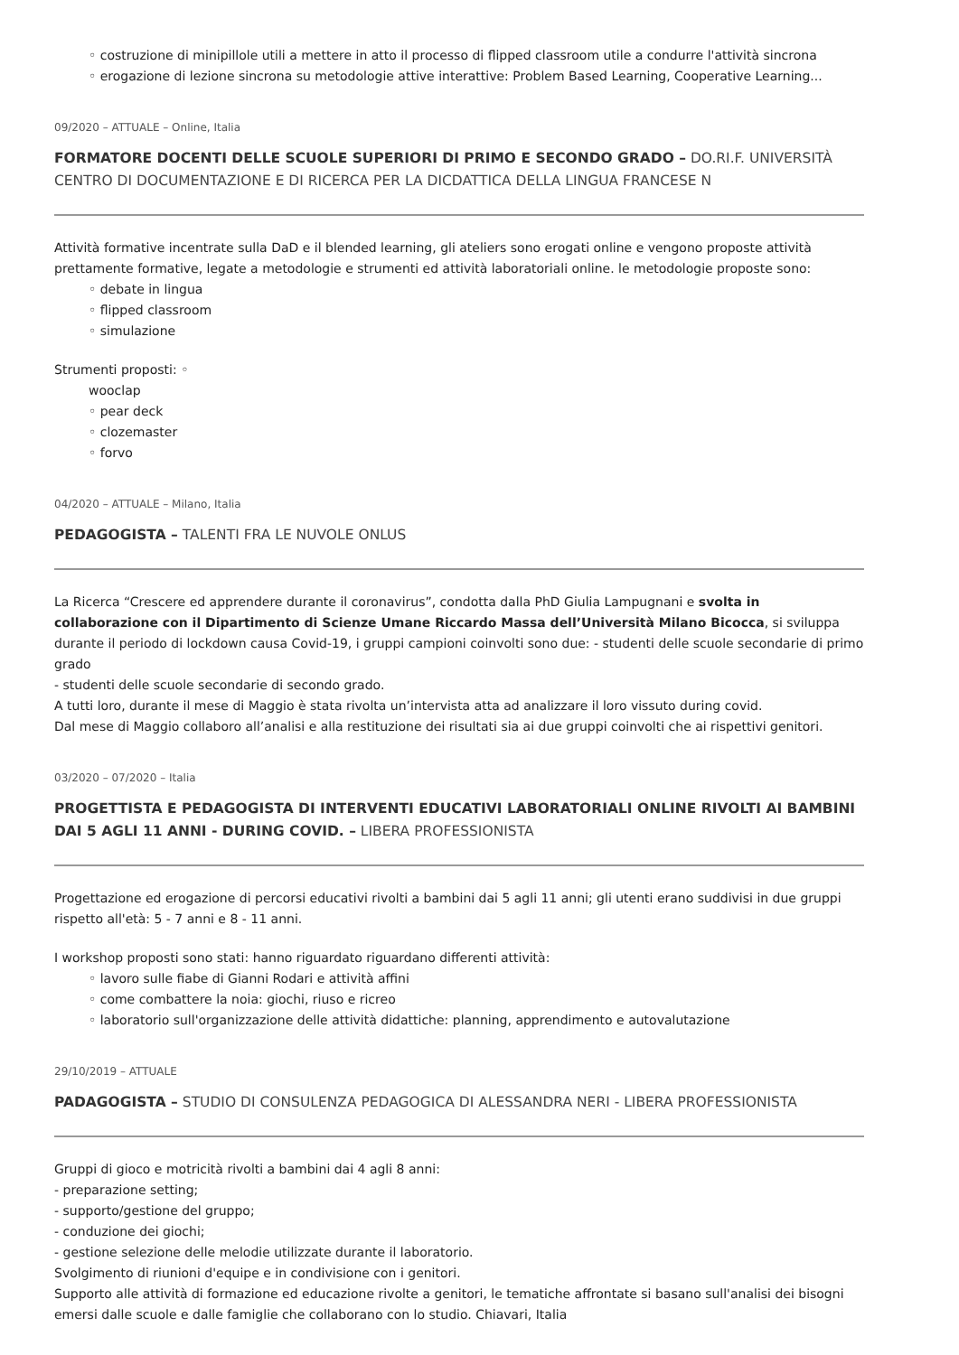◦ costruzione di minipillole utili a mettere in atto il processo di flipped classroom utile a condurre l'attività sincrona
◦ erogazione di lezione sincrona su metodologie attive interattive: Problem Based Learning, Cooperative Learning...
09/2020 – ATTUALE – Online, Italia
FORMATORE DOCENTI DELLE SCUOLE SUPERIORI DI PRIMO E SECONDO GRADO – DO.RI.F. UNIVERSITÀ CENTRO DI DOCUMENTAZIONE E DI RICERCA PER LA DICDATTICA DELLA LINGUA FRANCESE N
Attività formative incentrate sulla DaD e il blended learning, gli ateliers sono erogati online e vengono proposte attività prettamente formative, legate a metodologie e strumenti ed attività laboratoriali online. le metodologie proposte sono:
◦ debate in lingua
◦ flipped classroom
◦ simulazione
Strumenti proposti: ◦
wooclap
◦ pear deck
◦ clozemaster
◦ forvo
04/2020 – ATTUALE – Milano, Italia
PEDAGOGISTA – TALENTI FRA LE NUVOLE ONLUS
La Ricerca “Crescere ed apprendere durante il coronavirus”, condotta dalla PhD Giulia Lampugnani e svolta in collaborazione con il Dipartimento di Scienze Umane Riccardo Massa dell’Università Milano Bicocca, si sviluppa durante il periodo di lockdown causa Covid-19, i gruppi campioni coinvolti sono due: - studenti delle scuole secondarie di primo grado
- studenti delle scuole secondarie di secondo grado.
A tutti loro, durante il mese di Maggio è stata rivolta un’intervista atta ad analizzare il loro vissuto during covid.
Dal mese di Maggio collaboro all’analisi e alla restituzione dei risultati sia ai due gruppi coinvolti che ai rispettivi genitori.
03/2020 – 07/2020 – Italia
PROGETTISTA E PEDAGOGISTA DI INTERVENTI EDUCATIVI LABORATORIALI ONLINE RIVOLTI AI BAMBINI DAI 5 AGLI 11 ANNI - DURING COVID. – LIBERA PROFESSIONISTA
Progettazione ed erogazione di percorsi educativi rivolti a bambini dai 5 agli 11 anni; gli utenti erano suddivisi in due gruppi rispetto all'età: 5 - 7 anni e 8 - 11 anni.
I workshop proposti sono stati: hanno riguardato riguardano differenti attività:
◦ lavoro sulle fiabe di Gianni Rodari e attività affini
◦ come combattere la noia: giochi, riuso e ricreo
◦ laboratorio sull'organizzazione delle attività didattiche: planning, apprendimento e autovalutazione
29/10/2019 – ATTUALE
PADAGOGISTA – STUDIO DI CONSULENZA PEDAGOGICA DI ALESSANDRA NERI - LIBERA PROFESSIONISTA
Gruppi di gioco e motricità rivolti a bambini dai 4 agli 8 anni:
- preparazione setting;
- supporto/gestione del gruppo;
- conduzione dei giochi;
- gestione selezione delle melodie utilizzate durante il laboratorio.
Svolgimento di riunioni d'equipe e in condivisione con i genitori.
Supporto alle attività di formazione ed educazione rivolte a genitori, le tematiche affrontate si basano sull'analisi dei bisogni emersi dalle scuole e dalle famiglie che collaborano con lo studio. Chiavari, Italia